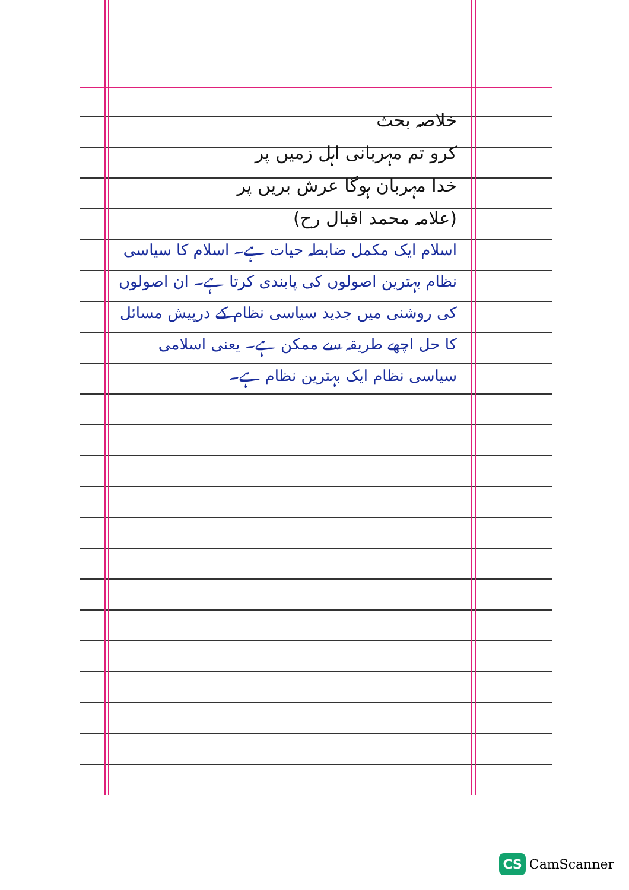خلاصہ بحث
کرو تم مہربانی اہل زمیں پر
خدا مہربان ہوگا عرش بریں پر
(علامہ محمد اقبال رح)
اسلام ایک مکمل ضابطہ حیات ہے۔ اسلام کا سیاسی نظام بہترین اصولوں کی پابندی کرتا ہے۔ ان اصولوں کی روشنی میں جدید سیاسی نظام کے درپیش مسائل کا حل اچھے طریقہ سے ممکن ہے۔ یعنی اسلامی سیاسی نظام ایک بہترین نظام ہے۔
CS CamScanner